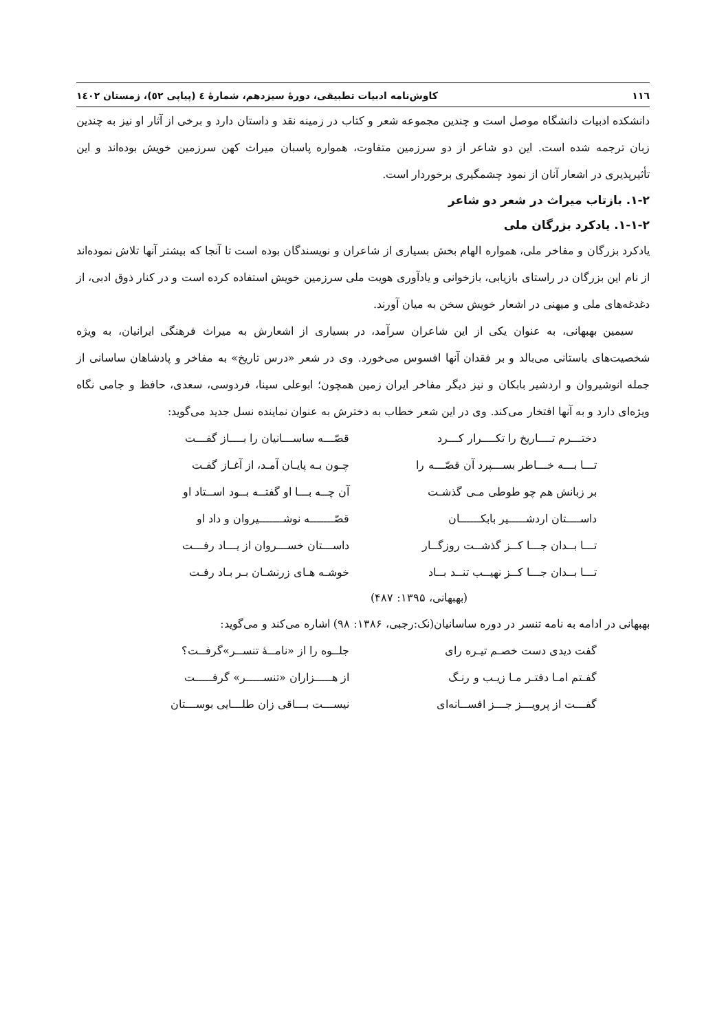۱۱٦ کاوش‌نامه ادبیات تطبیقی، دورهٔ سیزدهم، شمارهٔ ٤ (پیاپی ٥٢)، زمستان ١٤٠٢
دانشکده ادبیات دانشگاه موصل است و چندین مجموعه شعر و کتاب در زمینه نقد و داستان دارد و برخی از آثار او نیز به چندین زبان ترجمه شده است. این دو شاعر از دو سرزمین متفاوت، همواره پاسبان میراث کهن سرزمین خویش بوده‌اند و این تأثیرپذیری در اشعار آنان از نمود چشمگیری برخوردار است.
۱-۲. بازتاب میراث در شعر دو شاعر
۱-۱-۲. یادکرد بزرگان ملی
یادکرد بزرگان و مفاخر ملی، همواره الهام بخش بسیاری از شاعران و نویسندگان بوده است تا آنجا که بیشتر آنها تلاش نموده‌اند از نام این بزرگان در راستای بازیابی، بازخوانی و یادآوری هویت ملی سرزمین خویش استفاده کرده است و در کنار ذوق ادبی، از دغدغه‌های ملی و میهنی در اشعار خویش سخن به میان آورند.
سیمین بهبهانی، به عنوان یکی از این شاعران سرآمد، در بسیاری از اشعارش به میراث فرهنگی ایرانیان، به ویژه شخصیت‌های باستانی می‌بالد و بر فقدان آنها افسوس می‌خورد. وی در شعر «درس تاریخ» به مفاخر و پادشاهان ساسانی از جمله انوشیروان و اردشیر بابکان و نیز دیگر مفاخر ایران زمین همچون؛ ابوعلی سینا، فردوسی، سعدی، حافظ و جامی نگاه ویژه‌ای دارد و به آنها افتخار می‌کند. وی در این شعر خطاب به دخترش به عنوان نماینده نسل جدید می‌گوید:
دختـــرم تــــاریخ را تکــــرار کـــرد قصّـــه ساســـانیان را بــــاز گفـــت تـــا بـــه خـــاطر بســـپرد آن قصّـــه را چـون بـه پایـان آمـد، از آغـاز گفـت بر زبانش هم چو طوطی مـی گذشـت آن چــه بـــا او گفتــه بــود اســتاد او داســــتان اردشـــــیر بابکــــــان قصّـــــــه نوشـــــــیروان و داد او تـــا بــدان جـــا کــز گذشــت روزگــار داســـتان خســـروان از یـــاد رفـــت تـــا بــدان جـــا کــز نهیــب تنــد بــاد خوشـه هـای زرنشـان بـر بـاد رفـت
(بهبهانی، ۱۳۹۵: ۴۸۷)
بهبهانی در ادامه به نامه تنسر در دوره ساسانیان(نک:رجبی، ۱۳۸۶: ۹۸) اشاره می‌کند و می‌گوید:
گفت دیدی دست خصـم تیـره رای جلــوه را از «نامــهٔ تنســر»گرفــت؟ گفـتم امـا دفتـر مـا زیـب و رنـگ از هـــــزاران «تنســـــر» گرفـــــت گفـــت از پرویـــز جـــز افســانه‌ای نیســـت بـــاقی زان طلـــایی بوســـتان